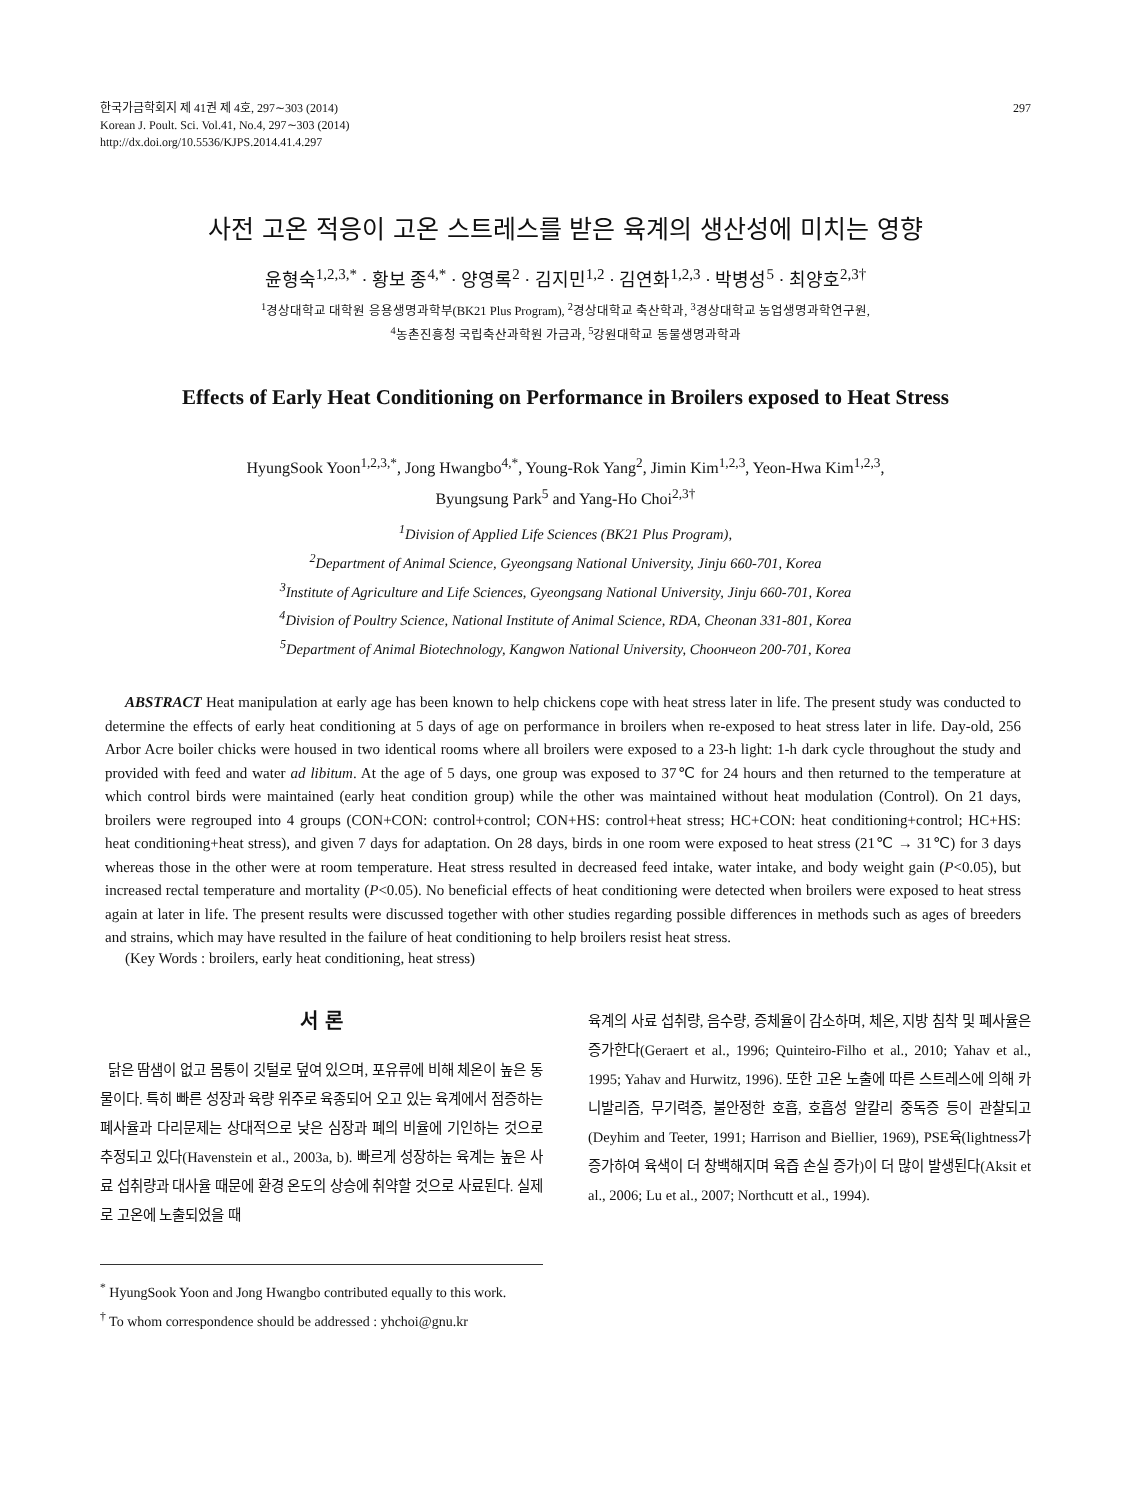한국가금학회지 제 41권 제 4호, 297∼303 (2014)
Korean J. Poult. Sci. Vol.41, No.4, 297∼303 (2014)
http://dx.doi.org/10.5536/KJPS.2014.41.4.297
297
사전 고온 적응이 고온 스트레스를 받은 육계의 생산성에 미치는 영향
윤형숙<sup>1,2,3,*</sup> · 황보 종<sup>4,*</sup> · 양영록<sup>2</sup> · 김지민<sup>1,2</sup> · 김연화<sup>1,2,3</sup> · 박병성<sup>5</sup> · 최양호<sup>2,3†</sup>
<sup>1</sup> 경상대학교 대학원 응용생명과학부(BK21 Plus Program), <sup>2</sup>경상대학교 축산학과, <sup>3</sup>경상대학교 농업생명과학연구원,
<sup>4</sup> 농촌진흥청 국립축산과학원 가금과, <sup>5</sup>강원대학교 동물생명과학과
Effects of Early Heat Conditioning on Performance in Broilers exposed to Heat Stress
HyungSook Yoon<sup>1,2,3,*</sup>, Jong Hwangbo<sup>4,*</sup>, Young-Rok Yang<sup>2</sup>, Jimin Kim<sup>1,2,3</sup>, Yeon-Hwa Kim<sup>1,2,3</sup>,
Byungsung Park<sup>5</sup> and Yang-Ho Choi<sup>2,3†</sup>
<sup>1</sup> Division of Applied Life Sciences (BK21 Plus Program),
<sup>2</sup> Department of Animal Science, Gyeongsang National University, Jinju 660-701, Korea
<sup>3</sup> Institute of Agriculture and Life Sciences, Gyeongsang National University, Jinju 660-701, Korea
<sup>4</sup> Division of Poultry Science, National Institute of Animal Science, RDA, Cheonan 331-801, Korea
<sup>5</sup> Department of Animal Biotechnology, Kangwon National University, Choончeon 200-701, Korea
ABSTRACT Heat manipulation at early age has been known to help chickens cope with heat stress later in life. The present study was conducted to determine the effects of early heat conditioning at 5 days of age on performance in broilers when re-exposed to heat stress later in life. Day-old, 256 Arbor Acre boiler chicks were housed in two identical rooms where all broilers were exposed to a 23-h light: 1-h dark cycle throughout the study and provided with feed and water ad libitum. At the age of 5 days, one group was exposed to 37℃ for 24 hours and then returned to the temperature at which control birds were maintained (early heat condition group) while the other was maintained without heat modulation (Control). On 21 days, broilers were regrouped into 4 groups (CON+CON: control+control; CON+HS: control+heat stress; HC+CON: heat conditioning+control; HC+HS: heat conditioning+heat stress), and given 7 days for adaptation. On 28 days, birds in one room were exposed to heat stress (21℃ → 31℃) for 3 days whereas those in the other were at room temperature. Heat stress resulted in decreased feed intake, water intake, and body weight gain (P<0.05), but increased rectal temperature and mortality (P<0.05). No beneficial effects of heat conditioning were detected when broilers were exposed to heat stress again at later in life. The present results were discussed together with other studies regarding possible differences in methods such as ages of breeders and strains, which may have resulted in the failure of heat conditioning to help broilers resist heat stress.
(Key Words : broilers, early heat conditioning, heat stress)
서 론
닭은 땀샘이 없고 몸통이 깃털로 덮여 있으며, 포유류에 비해 체온이 높은 동물이다. 특히 빠른 성장과 육량 위주로 육종되어 오고 있는 육계에서 점증하는 폐사율과 다리문제는 상대적으로 낮은 심장과 폐의 비율에 기인하는 것으로 추정되고 있다(Havenstein et al., 2003a, b). 빠르게 성장하는 육계는 높은 사료 섭취량과 대사율 때문에 환경 온도의 상승에 취약할 것으로 사료된다. 실제로 고온에 노출되었을 때
<sup>*</sup> HyungSook Yoon and Jong Hwangbo contributed equally to this work.
<sup>†</sup> To whom correspondence should be addressed : yhchoi@gnu.kr
육계의 사료 섭취량, 음수량, 증체율이 감소하며, 체온, 지방 침착 및 폐사율은 증가한다(Geraert et al., 1996; Quinteiro-Filho et al., 2010; Yahav et al., 1995; Yahav and Hurwitz, 1996). 또한 고온 노출에 따른 스트레스에 의해 카니발리즘, 무기력증, 불안정한 호흡, 호흡성 알칼리 중독증 등이 관찰되고(Deyhim and Teeter, 1991; Harrison and Biellier, 1969), PSE육(lightness가 증가하여 육색이 더 창백해지며 육즙 손실 증가)이 더 많이 발생된다(Aksit et al., 2006; Lu et al., 2007; Northcutt et al., 1994).